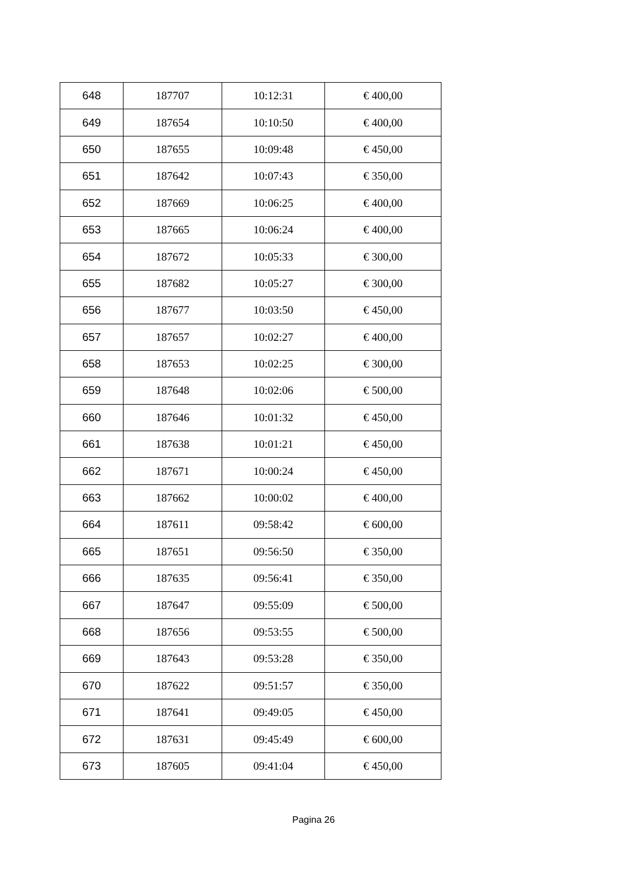| 648 | 187707 | 10:12:31 | € 400,00 |
| 649 | 187654 | 10:10:50 | € 400,00 |
| 650 | 187655 | 10:09:48 | € 450,00 |
| 651 | 187642 | 10:07:43 | € 350,00 |
| 652 | 187669 | 10:06:25 | € 400,00 |
| 653 | 187665 | 10:06:24 | € 400,00 |
| 654 | 187672 | 10:05:33 | € 300,00 |
| 655 | 187682 | 10:05:27 | € 300,00 |
| 656 | 187677 | 10:03:50 | € 450,00 |
| 657 | 187657 | 10:02:27 | € 400,00 |
| 658 | 187653 | 10:02:25 | € 300,00 |
| 659 | 187648 | 10:02:06 | € 500,00 |
| 660 | 187646 | 10:01:32 | € 450,00 |
| 661 | 187638 | 10:01:21 | € 450,00 |
| 662 | 187671 | 10:00:24 | € 450,00 |
| 663 | 187662 | 10:00:02 | € 400,00 |
| 664 | 187611 | 09:58:42 | € 600,00 |
| 665 | 187651 | 09:56:50 | € 350,00 |
| 666 | 187635 | 09:56:41 | € 350,00 |
| 667 | 187647 | 09:55:09 | € 500,00 |
| 668 | 187656 | 09:53:55 | € 500,00 |
| 669 | 187643 | 09:53:28 | € 350,00 |
| 670 | 187622 | 09:51:57 | € 350,00 |
| 671 | 187641 | 09:49:05 | € 450,00 |
| 672 | 187631 | 09:45:49 | € 600,00 |
| 673 | 187605 | 09:41:04 | € 450,00 |
Pagina 26